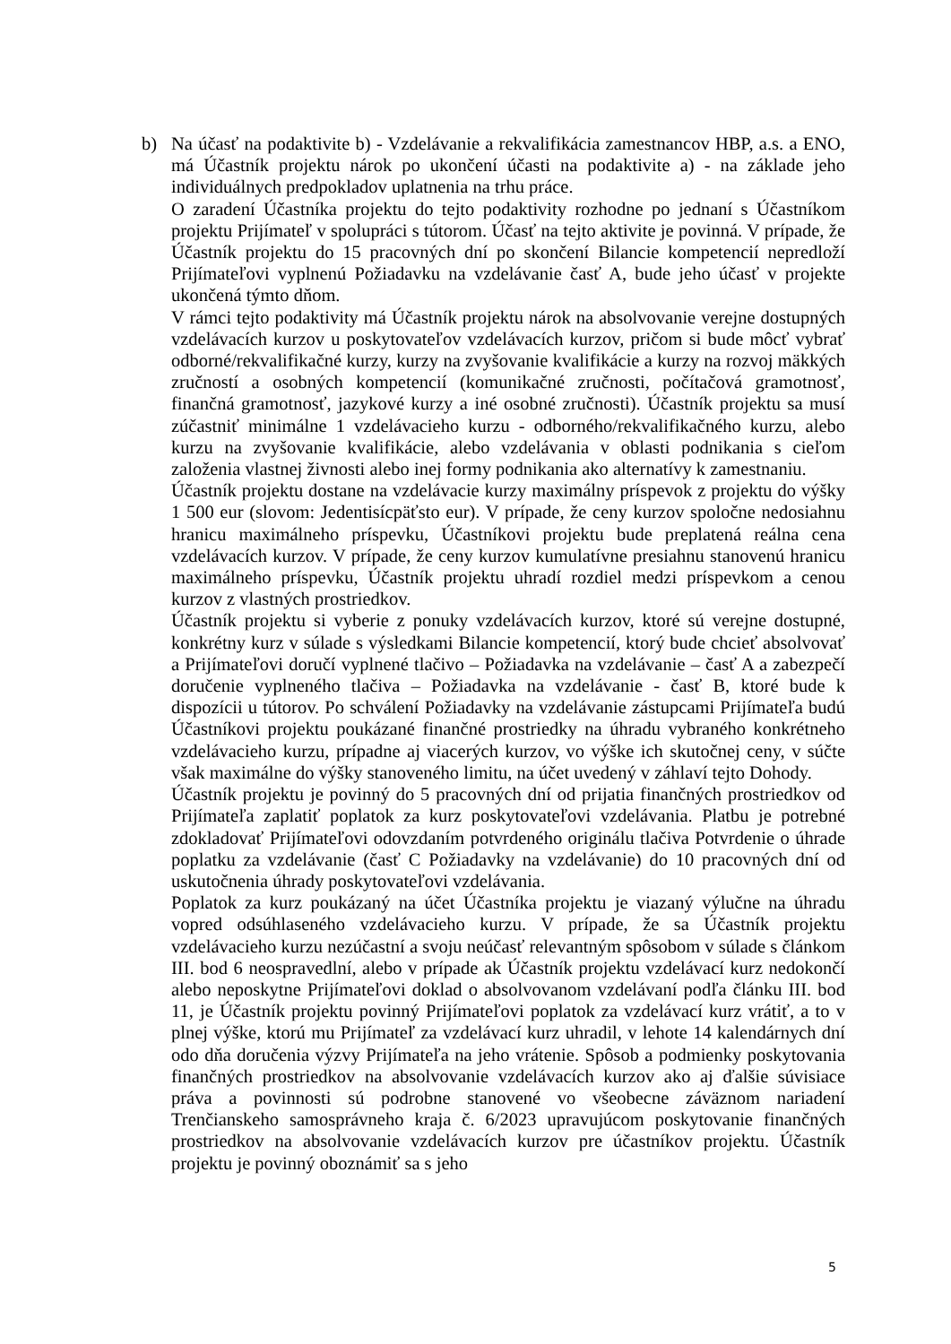b) Na účasť na podaktivite b) - Vzdelávanie a rekvalifikácia zamestnancov HBP, a.s. a ENO, má Účastník projektu nárok po ukončení účasti na podaktivite a) - na základe jeho individuálnych predpokladov uplatnenia na trhu práce.
O zaradení Účastníka projektu do tejto podaktivity rozhodne po jednaní s Účastníkom projektu Prijímateľ v spolupráci s tútorom. Účasť na tejto aktivite je povinná. V prípade, že Účastník projektu do 15 pracovných dní po skončení Bilancie kompetencií nepredloží Prijímateľovi vyplnenú Požiadavku na vzdelávanie časť A, bude jeho účasť v projekte ukončená týmto dňom.
V rámci tejto podaktivity má Účastník projektu nárok na absolvovanie verejne dostupných vzdelávacích kurzov u poskytovateľov vzdelávacích kurzov, pričom si bude môcť vybrať odborné/rekvalifikačné kurzy, kurzy na zvyšovanie kvalifikácie a kurzy na rozvoj mäkkých zručností a osobných kompetencií (komunikačné zručnosti, počítačová gramotnosť, finančná gramotnosť, jazykové kurzy a iné osobné zručnosti). Účastník projektu sa musí zúčastniť minimálne 1 vzdelávacieho kurzu - odborného/rekvalifikačného kurzu, alebo kurzu na zvyšovanie kvalifikácie, alebo vzdelávania v oblasti podnikania s cieľom založenia vlastnej živnosti alebo inej formy podnikania ako alternatívy k zamestnaniu.
Účastník projektu dostane na vzdelávacie kurzy maximálny príspevok z projektu do výšky 1 500 eur (slovom: Jedentisícpäťsto eur). V prípade, že ceny kurzov spoločne nedosiahnu hranicu maximálneho príspevku, Účastníkovi projektu bude preplatená reálna cena vzdelávacích kurzov. V prípade, že ceny kurzov kumulatívne presiahnu stanovenú hranicu maximálneho príspevku, Účastník projektu uhradí rozdiel medzi príspevkom a cenou kurzov z vlastných prostriedkov.
Účastník projektu si vyberie z ponuky vzdelávacích kurzov, ktoré sú verejne dostupné, konkrétny kurz v súlade s výsledkami Bilancie kompetencií, ktorý bude chcieť absolvovať a Prijímateľovi doručí vyplnené tlačivo – Požiadavka na vzdelávanie – časť A a zabezpečí doručenie vyplneného tlačiva – Požiadavka na vzdelávanie - časť B, ktoré bude k dispozícii u tútorov. Po schválení Požiadavky na vzdelávanie zástupcami Prijímateľa budú Účastníkovi projektu poukázané finančné prostriedky na úhradu vybraného konkrétneho vzdelávacieho kurzu, prípadne aj viacerých kurzov, vo výške ich skutočnej ceny, v súčte však maximálne do výšky stanoveného limitu, na účet uvedený v záhlaví tejto Dohody.
Účastník projektu je povinný do 5 pracovných dní od prijatia finančných prostriedkov od Prijímateľa zaplatiť poplatok za kurz poskytovateľovi vzdelávania. Platbu je potrebné zdokladovať Prijímateľovi odovzdaním potvrdeného originálu tlačiva Potvrdenie o úhrade poplatku za vzdelávanie (časť C Požiadavky na vzdelávanie) do 10 pracovných dní od uskutočnenia úhrady poskytovateľovi vzdelávania.
Poplatok za kurz poukázaný na účet Účastníka projektu je viazaný výlučne na úhradu vopred odsúhlaseného vzdelávacieho kurzu. V prípade, že sa Účastník projektu vzdelávacieho kurzu nezúčastní a svoju neúčasť relevantným spôsobom v súlade s článkom III. bod 6 neospravedlní, alebo v prípade ak Účastník projektu vzdelávací kurz nedokončí alebo neposkytne Prijímateľovi doklad o absolvovanom vzdelávaní podľa článku III. bod 11, je Účastník projektu povinný Prijímateľovi poplatok za vzdelávací kurz vrátiť, a to v plnej výške, ktorú mu Prijímateľ za vzdelávací kurz uhradil, v lehote 14 kalendárnych dní odo dňa doručenia výzvy Prijímateľa na jeho vrátenie. Spôsob a podmienky poskytovania finančných prostriedkov na absolvovanie vzdelávacích kurzov ako aj ďalšie súvisiace práva a povinnosti sú podrobne stanovené vo všeobecne záväznom nariadení Trenčianskeho samosprávneho kraja č. 6/2023 upravujúcom poskytovanie finančných prostriedkov na absolvovanie vzdelávacích kurzov pre účastníkov projektu. Účastník projektu je povinný oboznámiť sa s jeho
5